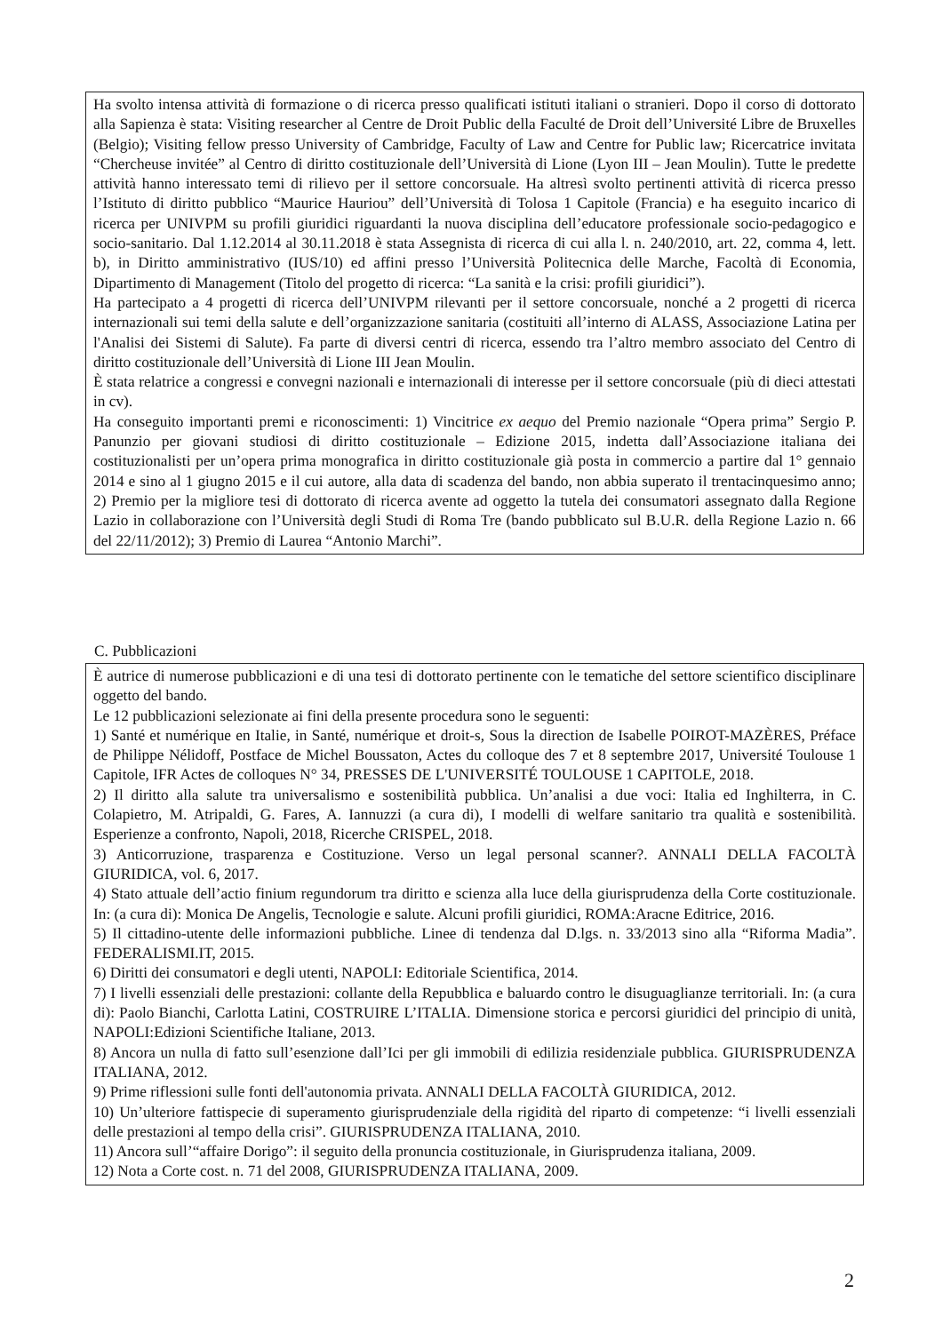Ha svolto intensa attività di formazione o di ricerca presso qualificati istituti italiani o stranieri. Dopo il corso di dottorato alla Sapienza è stata: Visiting researcher al Centre de Droit Public della Faculté de Droit dell’Université Libre de Bruxelles (Belgio); Visiting fellow presso University of Cambridge, Faculty of Law and Centre for Public law; Ricercatrice invitata “Chercheuse invitée” al Centro di diritto costituzionale dell’Università di Lione (Lyon III – Jean Moulin). Tutte le predette attività hanno interessato temi di rilievo per il settore concorsuale. Ha altresì svolto pertinenti attività di ricerca presso l’Istituto di diritto pubblico “Maurice Hauriou” dell’Università di Tolosa 1 Capitole (Francia) e ha eseguito incarico di ricerca per UNIVPM su profili giuridici riguardanti la nuova disciplina dell’educatore professionale socio-pedagogico e socio-sanitario. Dal 1.12.2014 al 30.11.2018 è stata Assegnista di ricerca di cui alla l. n. 240/2010, art. 22, comma 4, lett. b), in Diritto amministrativo (IUS/10) ed affini presso l’Università Politecnica delle Marche, Facoltà di Economia, Dipartimento di Management (Titolo del progetto di ricerca: “La sanità e la crisi: profili giuridici”).
Ha partecipato a 4 progetti di ricerca dell’UNIVPM rilevanti per il settore concorsuale, nonché a 2 progetti di ricerca internazionali sui temi della salute e dell’organizzazione sanitaria (costituiti all’interno di ALASS, Associazione Latina per l'Analisi dei Sistemi di Salute). Fa parte di diversi centri di ricerca, essendo tra l’altro membro associato del Centro di diritto costituzionale dell’Università di Lione III Jean Moulin.
È stata relatrice a congressi e convegni nazionali e internazionali di interesse per il settore concorsuale (più di dieci attestati in cv).
Ha conseguito importanti premi e riconoscimenti: 1) Vincitrice ex aequo del Premio nazionale “Opera prima” Sergio P. Panunzio per giovani studiosi di diritto costituzionale – Edizione 2015, indetta dall’Associazione italiana dei costituzionalisti per un’opera prima monografica in diritto costituzionale già posta in commercio a partire dal 1° gennaio 2014 e sino al 1 giugno 2015 e il cui autore, alla data di scadenza del bando, non abbia superato il trentacinquesimo anno; 2) Premio per la migliore tesi di dottorato di ricerca avente ad oggetto la tutela dei consumatori assegnato dalla Regione Lazio in collaborazione con l’Università degli Studi di Roma Tre (bando pubblicato sul B.U.R. della Regione Lazio n. 66 del 22/11/2012); 3) Premio di Laurea “Antonio Marchi”.
C. Pubblicazioni
È autrice di numerose pubblicazioni e di una tesi di dottorato pertinente con le tematiche del settore scientifico disciplinare oggetto del bando.
Le 12 pubblicazioni selezionate ai fini della presente procedura sono le seguenti:
1) Santé et numérique en Italie, in Santé, numérique et droit-s, Sous la direction de Isabelle POIROT-MAZÈRES, Préface de Philippe Nélidoff, Postface de Michel Boussaton, Actes du colloque des 7 et 8 septembre 2017, Université Toulouse 1 Capitole, IFR Actes de colloques N° 34, PRESSES DE L'UNIVERSITÉ TOULOUSE 1 CAPITOLE, 2018.
2) Il diritto alla salute tra universalismo e sostenibilità pubblica. Un’analisi a due voci: Italia ed Inghilterra, in C. Colapietro, M. Atripaldi, G. Fares, A. Iannuzzi (a cura di), I modelli di welfare sanitario tra qualità e sostenibilità. Esperienze a confronto, Napoli, 2018, Ricerche CRISPEL, 2018.
3) Anticorruzione, trasparenza e Costituzione. Verso un legal personal scanner?. ANNALI DELLA FACOLTÀ GIURIDICA, vol. 6, 2017.
4) Stato attuale dell’actio finium regundorum tra diritto e scienza alla luce della giurisprudenza della Corte costituzionale. In: (a cura di): Monica De Angelis, Tecnologie e salute. Alcuni profili giuridici, ROMA:Aracne Editrice, 2016.
5) Il cittadino-utente delle informazioni pubbliche. Linee di tendenza dal D.lgs. n. 33/2013 sino alla “Riforma Madia”. FEDERALISMI.IT, 2015.
6) Diritti dei consumatori e degli utenti, NAPOLI: Editoriale Scientifica, 2014.
7) I livelli essenziali delle prestazioni: collante della Repubblica e baluardo contro le disuguaglianze territoriali. In: (a cura di): Paolo Bianchi, Carlotta Latini, COSTRUIRE L’ITALIA. Dimensione storica e percorsi giuridici del principio di unità, NAPOLI:Edizioni Scientifiche Italiane, 2013.
8) Ancora un nulla di fatto sull’esenzione dall’Ici per gli immobili di edilizia residenziale pubblica. GIURISPRUDENZA ITALIANA, 2012.
9) Prime riflessioni sulle fonti dell'autonomia privata. ANNALI DELLA FACOLTÀ GIURIDICA, 2012.
10) Un’ulteriore fattispecie di superamento giurisprudenziale della rigidità del riparto di competenze: “i livelli essenziali delle prestazioni al tempo della crisi”. GIURISPRUDENZA ITALIANA, 2010.
11) Ancora sull’“affaire Dorigo”: il seguito della pronuncia costituzionale, in Giurisprudenza italiana, 2009.
12) Nota a Corte cost. n. 71 del 2008, GIURISPRUDENZA ITALIANA, 2009.
2